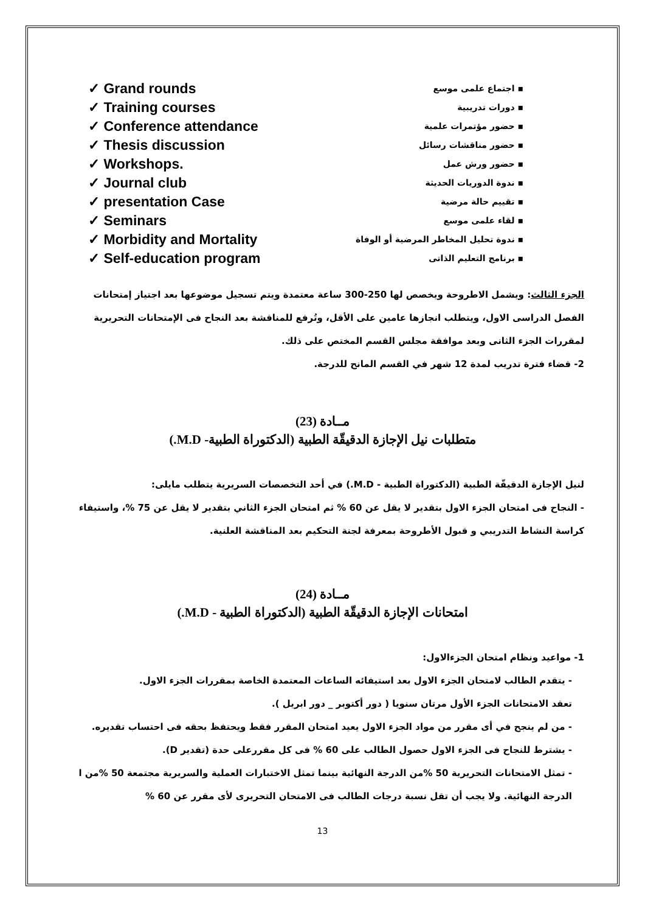✓ Grand rounds
✓ Training courses
✓ Conference attendance
✓ Thesis discussion
✓ Workshops.
✓ Journal club
✓ presentation Case
✓ Seminars
✓ Morbidity and Mortality
✓ Self-education program
▪ اجتماع علمى موسع
▪ دورات تدريبية
▪ حضور مؤتمرات علمية
▪ حضور مناقشات رسائل
▪ حضور ورش عمل
▪ ندوة الدوريات الحديثة
▪ تقييم حالة مرضية
▪ لقاء علمى موسع
▪ ندوة تحليل المخاطر المرضية أو الوفاة
▪ برنامج التعليم الذاتى
الجزء الثالث: ويشمل الاطروحة ويخصص لها 250-300 ساعة معتمدة ويتم تسجيل موضوعها بعد اجتياز إمتحانات الفصل الدراسى الاول، ويتطلب انجازها عامين على الأقل، وتُرفع للمناقشة بعد النجاح فى الإمتحانات التحريرية لمقررات الجزء الثانى وبعد موافقة مجلس القسم المختص على ذلك.
2- قضاء فترة تدريب لمدة 12 شهر في القسم المانح للدرجة.
مــادة (23)
متطلبات نيل الإجازة الدقيقّة الطبية (الدكتوراة الطبية- M.D.)
لنيل الإجازة الدقيقّة الطبية (الدكتوراة الطبية - M.D.) في أحد التخصصات السريرية يتطلب مايلى:
- النجاح فى امتحان الجزء الاول بتقدير لا يقل عن 60 % ثم امتحان الجزء الثاني بتقدير لا يقل عن 75 %، واستيفاء كراسة النشاط التدريبي و قبول الأطروحة بمعرفة لجنة التحكيم بعد المناقشة العلنية.
مــادة (24)
امتحانات الإجازة الدقيقّة الطبية (الدكتوراة الطبية - M.D.)
1- مواعيد ونظام امتحان الجزءالاول:
- يتقدم الطالب لامتحان الجزء الاول بعد استيفائه الساعات المعتمدة الخاصة بمقررات الجزء الاول.
تعقد الامتحانات الجزء الأول مرتان سنويا ( دور أكتوبر _ دور ابريل ).
- من لم ينجح في أى مقرر من مواد الجزء الاول يعيد امتحان المقرر فقط ويحتفظ بحقه فى احتساب تقديره.
- يشترط للنجاح فى الجزء الاول حصول الطالب على 60 % فى كل مقررعلى حدة (تقدير D).
- تمثل الامتحانات التحريرية 50 %من الدرجة النهائية بينما تمثل الاختبارات العملية والسريرية مجتمعة 50 %من ا الدرجة النهائية. ولا يجب أن تقل نسبة درجات الطالب فى الامتحان التحريرى لأى مقرر عن 60 %
13